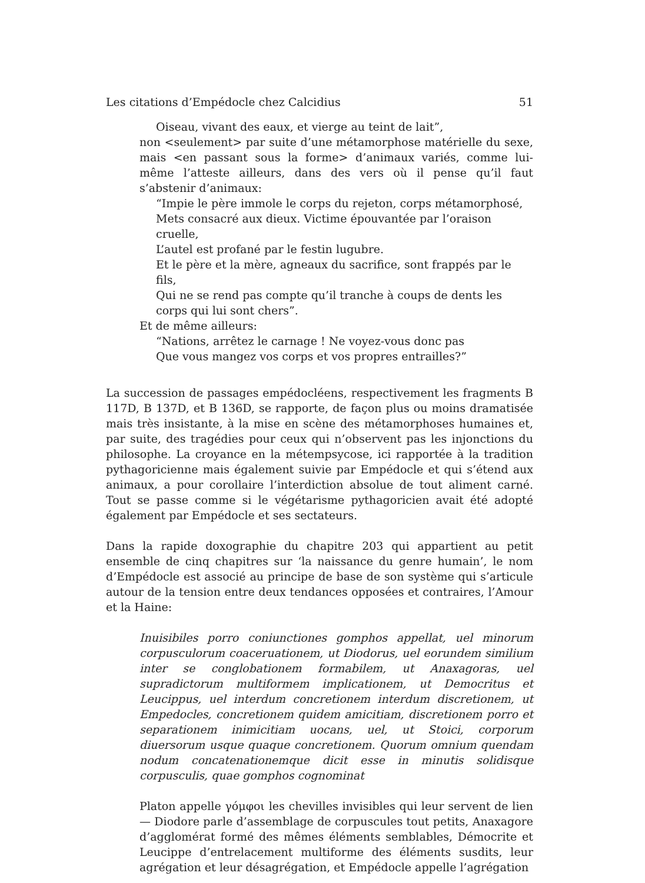Les citations d’Empédocle chez Calcidius 51
Oiseau, vivant des eaux, et vierge au teint de lait”,
non <seulement> par suite d’une métamorphose matérielle du sexe, mais <en passant sous la forme> d’animaux variés, comme lui-même l’atteste ailleurs, dans des vers où il pense qu’il faut s’abstenir d’animaux:
“Impie le père immole le corps du rejeton, corps métamorphosé,
Mets consacré aux dieux. Victime épouvantée par l’oraison cruelle,
L’autel est profané par le festin lugubre.
Et le père et la mère, agneaux du sacrifice, sont frappés par le fils,
Qui ne se rend pas compte qu’il tranche à coups de dents les corps qui lui sont chers”.
Et de même ailleurs:
“Nations, arrêtez le carnage ! Ne voyez-vous donc pas
Que vous mangez vos corps et vos propres entrailles?”
La succession de passages empédocléens, respectivement les fragments B 117D, B 137D, et B 136D, se rapporte, de façon plus ou moins dramatisée mais très insistante, à la mise en scène des métamorphoses humaines et, par suite, des tragédies pour ceux qui n’observent pas les injonctions du philosophe. La croyance en la métempsycose, ici rapportée à la tradition pythagoricienne mais également suivie par Empédocle et qui s’étend aux animaux, a pour corollaire l’interdiction absolue de tout aliment carné. Tout se passe comme si le végétarisme pythagoricien avait été adopté également par Empédocle et ses sectateurs.
Dans la rapide doxographie du chapitre 203 qui appartient au petit ensemble de cinq chapitres sur ‘la naissance du genre humain’, le nom d’Empédocle est associé au principe de base de son système qui s’articule autour de la tension entre deux tendances opposées et contraires, l’Amour et la Haine:
Inuisibiles porro coniunctiones gomphos appellat, uel minorum corpusculorum coaceruationem, ut Diodorus, uel eorundem similium inter se conglobationem formabilem, ut Anaxagoras, uel supradictorum multiformem implicationem, ut Democritus et Leucippus, uel interdum concretionem interdum discretionem, ut Empedocles, concretionem quidem amicitiam, discretionem porro et separationem inimicitiam uocans, uel, ut Stoici, corporum diuersorum usque quaque concretionem. Quorum omnium quendam nodum concatenationemque dicit esse in minutis solidisque corpusculis, quae gomphos cognominat
Platon appelle γόμφοι les chevilles invisibles qui leur servent de lien — Diodore parle d’assemblage de corpuscules tout petits, Anaxagore d’agglomérat formé des mêmes éléments semblables, Démocrite et Leucippe d’entrelacement multiforme des éléments susdits, leur agrégation et leur désagrégation, et Empédocle appelle l’agrégation